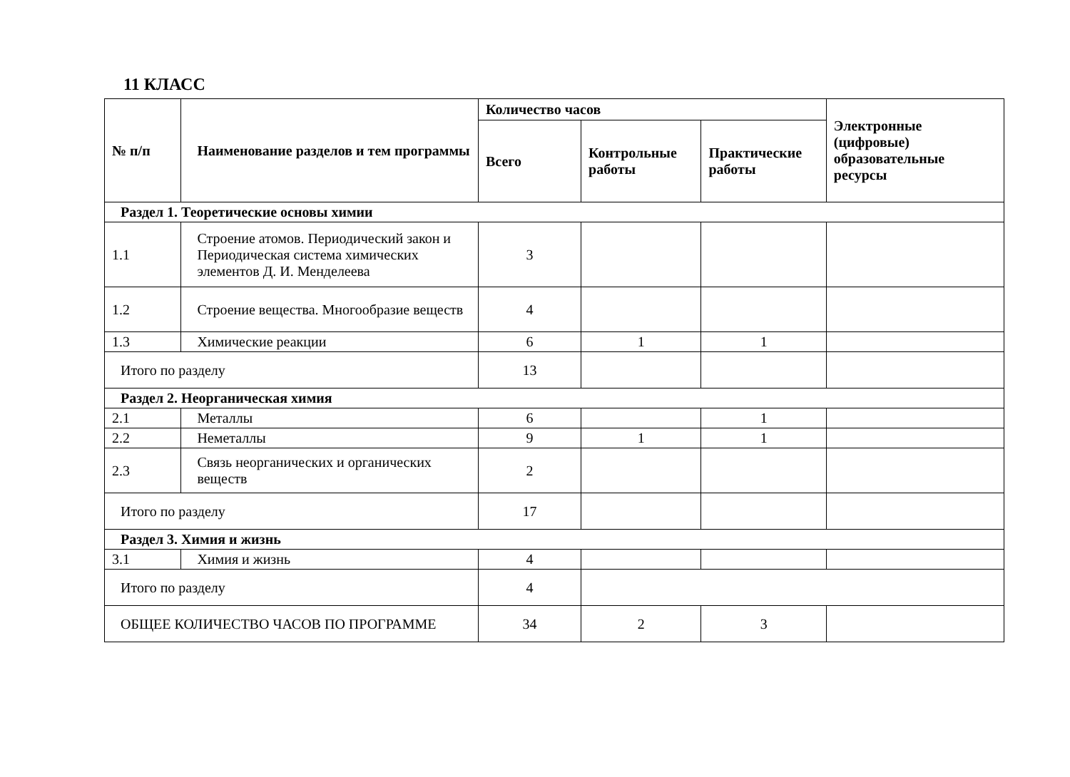11 КЛАСС
| № п/п | Наименование разделов и тем программы | Количество часов | | | Электронные (цифровые) образовательные ресурсы |
| --- | --- | --- | --- | --- | --- |
| | | Всего | Контрольные работы | Практические работы | |
| Раздел 1. Теоретические основы химии | | | | | |
| 1.1 | Строение атомов. Периодический закон и Периодическая система химических элементов Д. И. Менделеева | 3 | | | |
| 1.2 | Строение вещества. Многообразие веществ | 4 | | | |
| 1.3 | Химические реакции | 6 | 1 | 1 | |
| Итого по разделу | | 13 | | | |
| Раздел 2. Неорганическая химия | | | | | |
| 2.1 | Металлы | 6 | | 1 | |
| 2.2 | Неметаллы | 9 | 1 | 1 | |
| 2.3 | Связь неорганических и органических веществ | 2 | | | |
| Итого по разделу | | 17 | | | |
| Раздел 3. Химия и жизнь | | | | | |
| 3.1 | Химия и жизнь | 4 | | | |
| Итого по разделу | | 4 | | | |
| ОБЩЕЕ КОЛИЧЕСТВО ЧАСОВ ПО ПРОГРАММЕ | | 34 | 2 | 3 | |